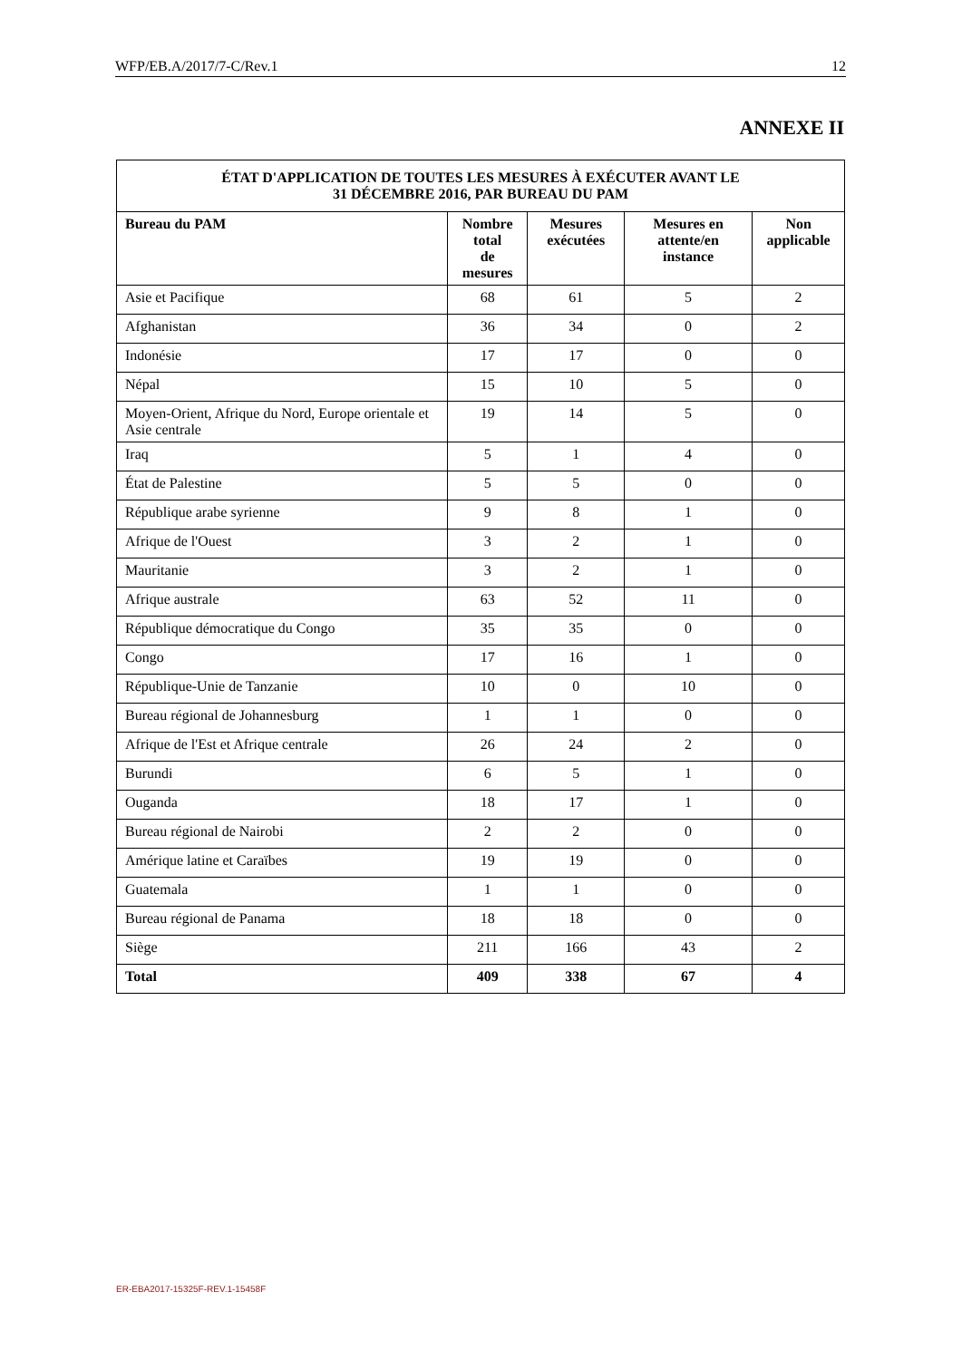WFP/EB.A/2017/7-C/Rev.1 12
ANNEXE II
| ÉTAT D'APPLICATION DE TOUTES LES MESURES À EXÉCUTER AVANT LE 31 DÉCEMBRE 2016, PAR BUREAU DU PAM | | | | |
| --- | --- | --- | --- | --- |
| Bureau du PAM | Nombre total de mesures | Mesures exécutées | Mesures en attente/en instance | Non applicable |
| Asie et Pacifique | 68 | 61 | 5 | 2 |
| Afghanistan | 36 | 34 | 0 | 2 |
| Indonésie | 17 | 17 | 0 | 0 |
| Népal | 15 | 10 | 5 | 0 |
| Moyen-Orient, Afrique du Nord, Europe orientale et Asie centrale | 19 | 14 | 5 | 0 |
| Iraq | 5 | 1 | 4 | 0 |
| État de Palestine | 5 | 5 | 0 | 0 |
| République arabe syrienne | 9 | 8 | 1 | 0 |
| Afrique de l'Ouest | 3 | 2 | 1 | 0 |
| Mauritanie | 3 | 2 | 1 | 0 |
| Afrique australe | 63 | 52 | 11 | 0 |
| République démocratique du Congo | 35 | 35 | 0 | 0 |
| Congo | 17 | 16 | 1 | 0 |
| République-Unie de Tanzanie | 10 | 0 | 10 | 0 |
| Bureau régional de Johannesburg | 1 | 1 | 0 | 0 |
| Afrique de l'Est et Afrique centrale | 26 | 24 | 2 | 0 |
| Burundi | 6 | 5 | 1 | 0 |
| Ouganda | 18 | 17 | 1 | 0 |
| Bureau régional de Nairobi | 2 | 2 | 0 | 0 |
| Amérique latine et Caraïbes | 19 | 19 | 0 | 0 |
| Guatemala | 1 | 1 | 0 | 0 |
| Bureau régional de Panama | 18 | 18 | 0 | 0 |
| Siège | 211 | 166 | 43 | 2 |
| Total | 409 | 338 | 67 | 4 |
ER-EBA2017-15325F-REV.1-15458F